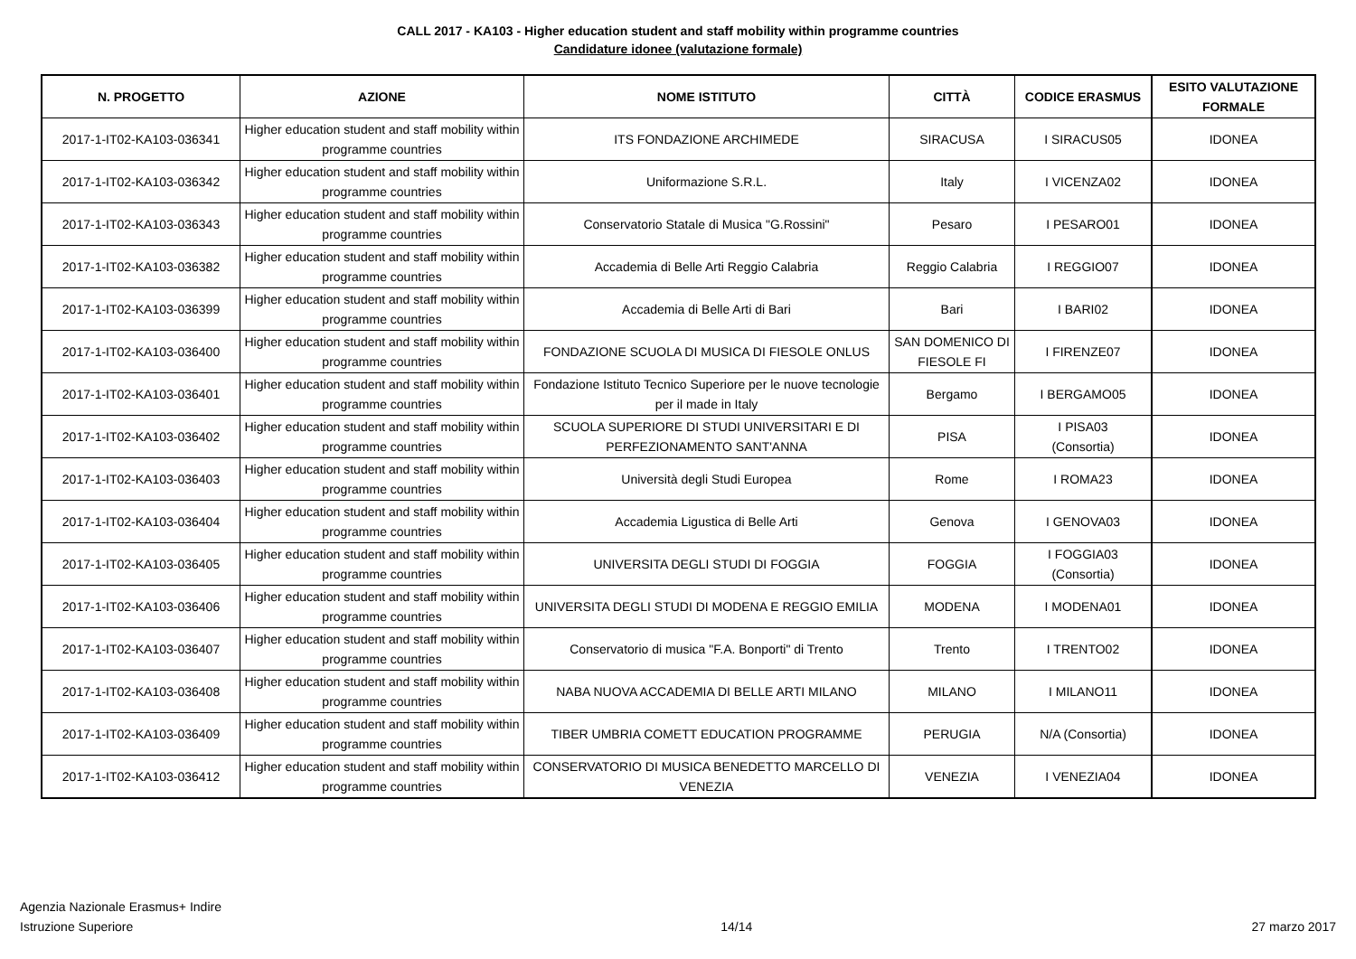CALL 2017 - KA103 - Higher education student and staff mobility within programme countries
Candidature idonee (valutazione formale)
| N. PROGETTO | AZIONE | NOME ISTITUTO | CITTÀ | CODICE ERASMUS | ESITO VALUTAZIONE FORMALE |
| --- | --- | --- | --- | --- | --- |
| 2017-1-IT02-KA103-036341 | Higher education student and staff mobility within programme countries | ITS FONDAZIONE ARCHIMEDE | SIRACUSA | I SIRACUS05 | IDONEA |
| 2017-1-IT02-KA103-036342 | Higher education student and staff mobility within programme countries | Uniformazione S.R.L. | Italy | I VICENZA02 | IDONEA |
| 2017-1-IT02-KA103-036343 | Higher education student and staff mobility within programme countries | Conservatorio Statale di Musica "G.Rossini" | Pesaro | I PESARO01 | IDONEA |
| 2017-1-IT02-KA103-036382 | Higher education student and staff mobility within programme countries | Accademia di Belle Arti Reggio Calabria | Reggio Calabria | I REGGIO07 | IDONEA |
| 2017-1-IT02-KA103-036399 | Higher education student and staff mobility within programme countries | Accademia di Belle Arti di Bari | Bari | I BARI02 | IDONEA |
| 2017-1-IT02-KA103-036400 | Higher education student and staff mobility within programme countries | FONDAZIONE SCUOLA DI MUSICA DI FIESOLE ONLUS | SAN DOMENICO DI FIESOLE FI | I FIRENZE07 | IDONEA |
| 2017-1-IT02-KA103-036401 | Higher education student and staff mobility within programme countries | Fondazione Istituto Tecnico Superiore per le nuove tecnologie per il made in Italy | Bergamo | I BERGAMO05 | IDONEA |
| 2017-1-IT02-KA103-036402 | Higher education student and staff mobility within programme countries | SCUOLA SUPERIORE DI STUDI UNIVERSITARI E DI PERFEZIONAMENTO SANT'ANNA | PISA | I PISA03 (Consortia) | IDONEA |
| 2017-1-IT02-KA103-036403 | Higher education student and staff mobility within programme countries | Università degli Studi Europea | Rome | I ROMA23 | IDONEA |
| 2017-1-IT02-KA103-036404 | Higher education student and staff mobility within programme countries | Accademia Ligustica di Belle Arti | Genova | I GENOVA03 | IDONEA |
| 2017-1-IT02-KA103-036405 | Higher education student and staff mobility within programme countries | UNIVERSITA DEGLI STUDI DI FOGGIA | FOGGIA | I FOGGIA03 (Consortia) | IDONEA |
| 2017-1-IT02-KA103-036406 | Higher education student and staff mobility within programme countries | UNIVERSITA DEGLI STUDI DI MODENA E REGGIO EMILIA | MODENA | I MODENA01 | IDONEA |
| 2017-1-IT02-KA103-036407 | Higher education student and staff mobility within programme countries | Conservatorio di musica "F.A. Bonporti" di Trento | Trento | I TRENTO02 | IDONEA |
| 2017-1-IT02-KA103-036408 | Higher education student and staff mobility within programme countries | NABA NUOVA ACCADEMIA DI BELLE ARTI MILANO | MILANO | I MILANO11 | IDONEA |
| 2017-1-IT02-KA103-036409 | Higher education student and staff mobility within programme countries | TIBER UMBRIA COMETT EDUCATION PROGRAMME | PERUGIA | N/A (Consortia) | IDONEA |
| 2017-1-IT02-KA103-036412 | Higher education student and staff mobility within programme countries | CONSERVATORIO DI MUSICA BENEDETTO MARCELLO DI VENEZIA | VENEZIA | I VENEZIA04 | IDONEA |
Agenzia Nazionale Erasmus+ Indire
Istruzione Superiore
14/14
27 marzo 2017